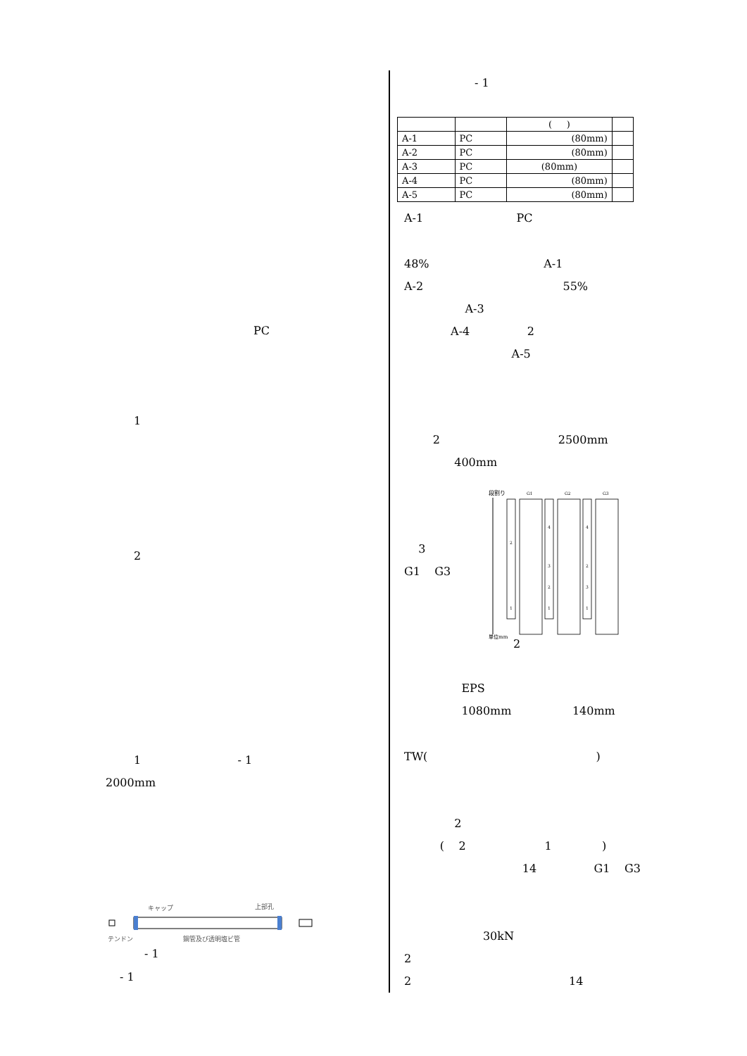PC
1
2
1 - 1
2000mm
キャップ
上部孔
テンドン
鋼管及び透明塩ビ管
- 1
- 1
- 1
| | | ( ) | |
| A-1 | PC | (80mm) | |
| A-2 | PC | (80mm) | |
| A-3 | PC | (80mm) | |
| A-4 | PC | (80mm) | |
| A-5 | PC | (80mm) | |
A-1 PC
48% A-1
A-2 55%
A-3
A-4 2
A-5
2 2500mm
400mm
3
G1 G3
段割り
単位mm
G1
G2
G3
2
1
4
3
2
1
4
2
3
1
2
EPS
1080mm 140mm
TW( )
2
( 2 1 )
14 G1 G3
30kN
2
2 14